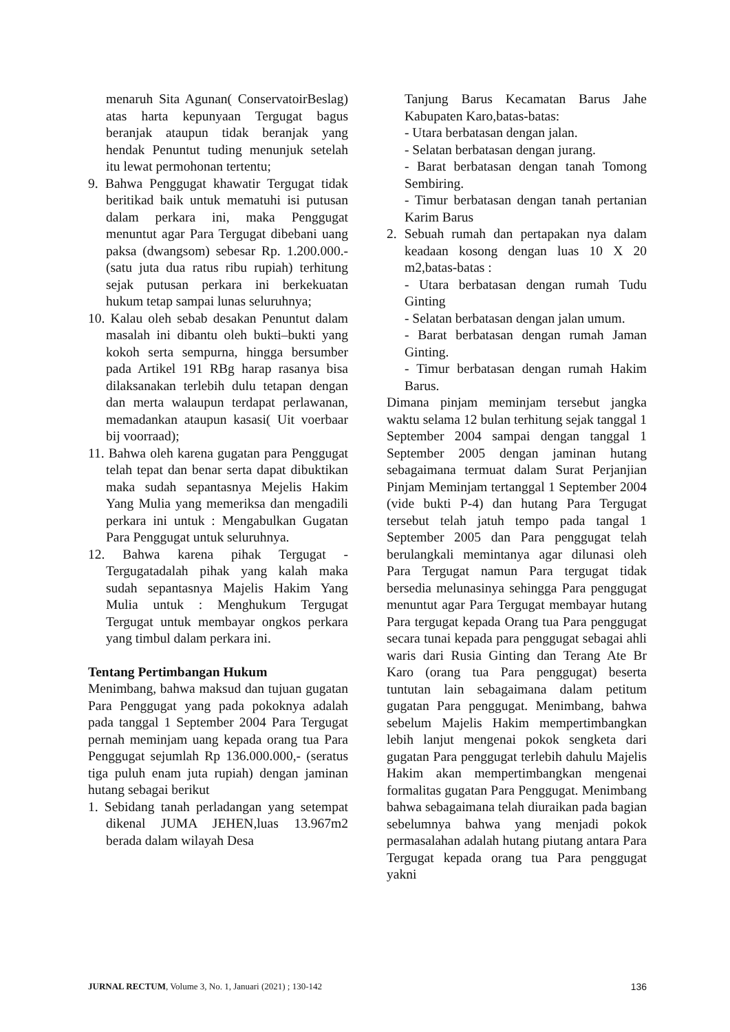menaruh Sita Agunan( ConservatoirBeslag) atas harta kepunyaan Tergugat bagus beranjak ataupun tidak beranjak yang hendak Penuntut tuding menunjuk setelah itu lewat permohonan tertentu;
9. Bahwa Penggugat khawatir Tergugat tidak beritikad baik untuk mematuhi isi putusan dalam perkara ini, maka Penggugat menuntut agar Para Tergugat dibebani uang paksa (dwangsom) sebesar Rp. 1.200.000.- (satu juta dua ratus ribu rupiah) terhitung sejak putusan perkara ini berkekuatan hukum tetap sampai lunas seluruhnya;
10. Kalau oleh sebab desakan Penuntut dalam masalah ini dibantu oleh bukti–bukti yang kokoh serta sempurna, hingga bersumber pada Artikel 191 RBg harap rasanya bisa dilaksanakan terlebih dulu tetapan dengan dan merta walaupun terdapat perlawanan, memadankan ataupun kasasi( Uit voerbaar bij voorraad);
11. Bahwa oleh karena gugatan para Penggugat telah tepat dan benar serta dapat dibuktikan maka sudah sepantasnya Mejelis Hakim Yang Mulia yang memeriksa dan mengadili perkara ini untuk : Mengabulkan Gugatan Para Penggugat untuk seluruhnya.
12. Bahwa karena pihak Tergugat - Tergugatadalah pihak yang kalah maka sudah sepantasnya Majelis Hakim Yang Mulia untuk : Menghukum Tergugat Tergugat untuk membayar ongkos perkara yang timbul dalam perkara ini.
Tentang Pertimbangan Hukum
Menimbang, bahwa maksud dan tujuan gugatan Para Penggugat yang pada pokoknya adalah pada tanggal 1 September 2004 Para Tergugat pernah meminjam uang kepada orang tua Para Penggugat sejumlah Rp 136.000.000,- (seratus tiga puluh enam juta rupiah) dengan jaminan hutang sebagai berikut
1. Sebidang tanah perladangan yang setempat dikenal JUMA JEHEN,luas 13.967m2 berada dalam wilayah Desa
Tanjung Barus Kecamatan Barus Jahe Kabupaten Karo,batas-batas:
- Utara berbatasan dengan jalan.
- Selatan berbatasan dengan jurang.
- Barat berbatasan dengan tanah Tomong Sembiring.
- Timur berbatasan dengan tanah pertanian Karim Barus
2. Sebuah rumah dan pertapakan nya dalam keadaan kosong dengan luas 10 X 20 m2,batas-batas :
- Utara berbatasan dengan rumah Tudu Ginting
- Selatan berbatasan dengan jalan umum.
- Barat berbatasan dengan rumah Jaman Ginting.
- Timur berbatasan dengan rumah Hakim Barus.
Dimana pinjam meminjam tersebut jangka waktu selama 12 bulan terhitung sejak tanggal 1 September 2004 sampai dengan tanggal 1 September 2005 dengan jaminan hutang sebagaimana termuat dalam Surat Perjanjian Pinjam Meminjam tertanggal 1 September 2004 (vide bukti P-4) dan hutang Para Tergugat tersebut telah jatuh tempo pada tangal 1 September 2005 dan Para penggugat telah berulangkali memintanya agar dilunasi oleh Para Tergugat namun Para tergugat tidak bersedia melunasinya sehingga Para penggugat menuntut agar Para Tergugat membayar hutang Para tergugat kepada Orang tua Para penggugat secara tunai kepada para penggugat sebagai ahli waris dari Rusia Ginting dan Terang Ate Br Karo (orang tua Para penggugat) beserta tuntutan lain sebagaimana dalam petitum gugatan Para penggugat. Menimbang, bahwa sebelum Majelis Hakim mempertimbangkan lebih lanjut mengenai pokok sengketa dari gugatan Para penggugat terlebih dahulu Majelis Hakim akan mempertimbangkan mengenai formalitas gugatan Para Penggugat. Menimbang bahwa sebagaimana telah diuraikan pada bagian sebelumnya bahwa yang menjadi pokok permasalahan adalah hutang piutang antara Para Tergugat kepada orang tua Para penggugat yakni
JURNAL RECTUM, Volume 3, No. 1, Januari (2021) ; 130-142 136